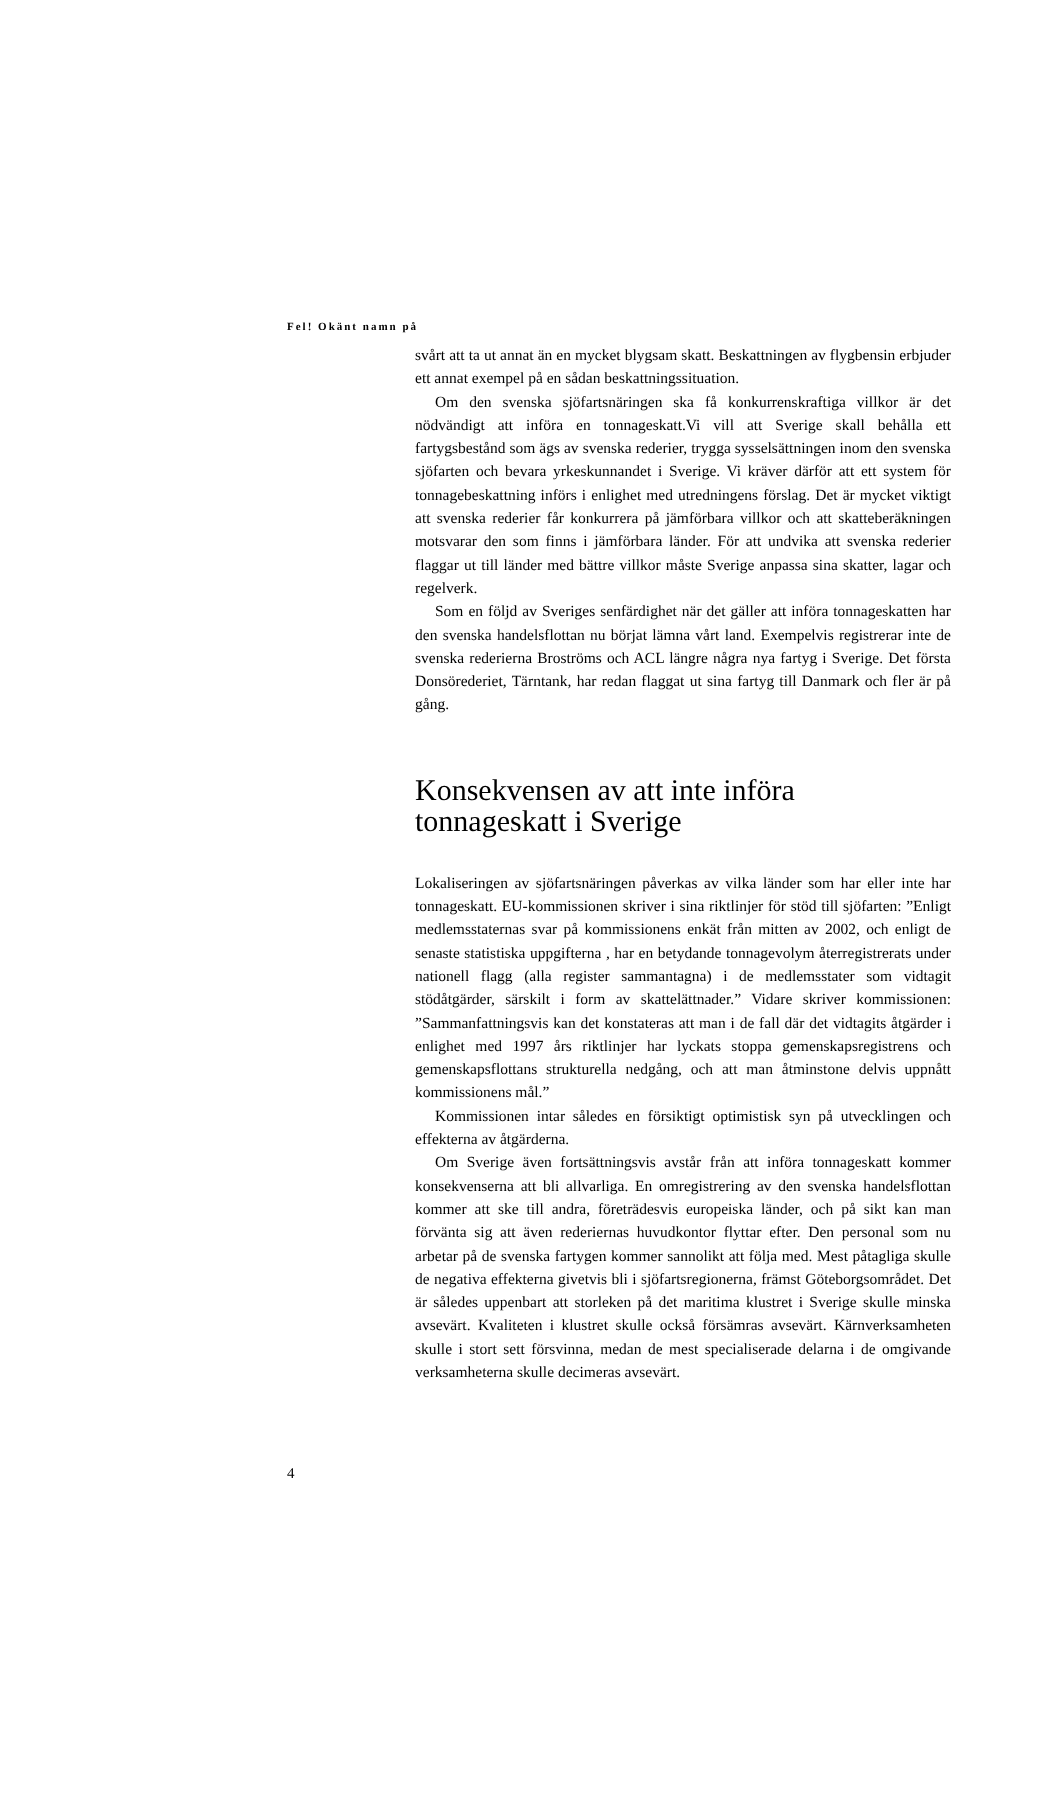Fel! Okänt namn på
svårt att ta ut annat än en mycket blygsam skatt. Beskattningen av flygbensin erbjuder ett annat exempel på en sådan beskattningssituation.
Om den svenska sjöfartsnäringen ska få konkurrenskraftiga villkor är det nödvändigt att införa en tonnageskatt.Vi vill att Sverige skall behålla ett fartygsbestånd som ägs av svenska rederier, trygga sysselsättningen inom den svenska sjöfarten och bevara yrkeskunnandet i Sverige. Vi kräver därför att ett system för tonnagebeskattning införs i enlighet med utredningens förslag. Det är mycket viktigt att svenska rederier får konkurrera på jämförbara villkor och att skatteberäkningen motsvarar den som finns i jämförbara länder. För att undvika att svenska rederier flaggar ut till länder med bättre villkor måste Sverige anpassa sina skatter, lagar och regelverk.
Som en följd av Sveriges senfärdighet när det gäller att införa tonnageskatten har den svenska handelsflottan nu börjat lämna vårt land. Exempelvis registrerar inte de svenska rederierna Broströms och ACL längre några nya fartyg i Sverige. Det första Donsörederiet, Tärntank, har redan flaggat ut sina fartyg till Danmark och fler är på gång.
Konsekvensen av att inte införa tonnageskatt i Sverige
Lokaliseringen av sjöfartsnäringen påverkas av vilka länder som har eller inte har tonnageskatt. EU-kommissionen skriver i sina riktlinjer för stöd till sjöfarten: ”Enligt medlemsstaternas svar på kommissionens enkät från mitten av 2002, och enligt de senaste statistiska uppgifterna , har en betydande tonnagevolym återregistrerats under nationell flagg (alla register sammantagna) i de medlemsstater som vidtagit stödåtgärder, särskilt i form av skattelättnader.” Vidare skriver kommissionen: ”Sammanfattningsvis kan det konstateras att man i de fall där det vidtagits åtgärder i enlighet med 1997 års riktlinjer har lyckats stoppa gemenskapsregistrens och gemenskapsflottans strukturella nedgång, och att man åtminstone delvis uppnått kommissionens mål.”
Kommissionen intar således en försiktigt optimistisk syn på utvecklingen och effekterna av åtgärderna.
Om Sverige även fortsättningsvis avstår från att införa tonnageskatt kommer konsekvenserna att bli allvarliga. En omregistrering av den svenska handelsflottan kommer att ske till andra, företrädesvis europeiska länder, och på sikt kan man förvänta sig att även rederiernas huvudkontor flyttar efter. Den personal som nu arbetar på de svenska fartygen kommer sannolikt att följa med. Mest påtagliga skulle de negativa effekterna givetvis bli i sjöfartsregionerna, främst Göteborgsområdet. Det är således uppenbart att storleken på det maritima klustret i Sverige skulle minska avsevärt. Kvaliteten i klustret skulle också försämras avsevärt. Kärnverksamheten skulle i stort sett försvinna, medan de mest specialiserade delarna i de omgivande verksamheterna skulle decimeras avsevärt.
4